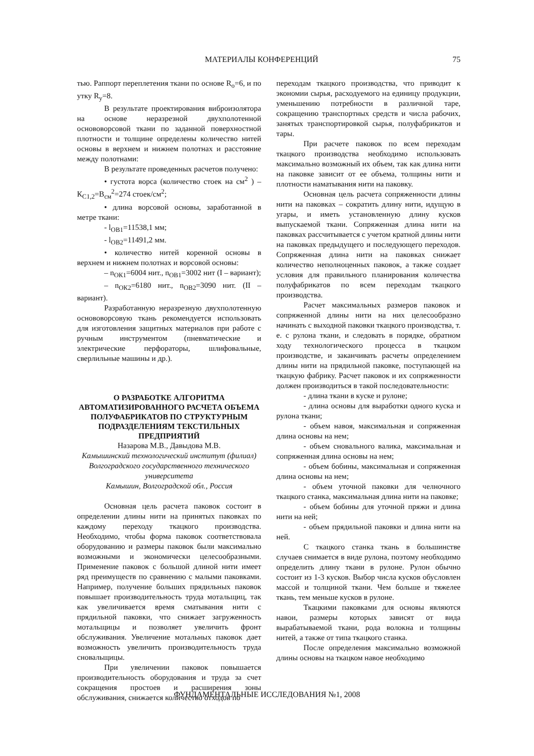МАТЕРИАЛЫ КОНФЕРЕНЦИЙ 75
тью. Раппорт переплетения ткани по основе R<sub>о</sub>=6, и по утку R<sub>у</sub>=8.
В результате проектирования виброизолятора на основе неразрезной двухполотенной основоворсовой ткани по заданной поверхностной плотности и толщине определены количество нитей основы в верхнем и нижнем полотнах и расстояние между полотнами:
В результате проведенных расчетов получено:
• густота ворса (количество стоек на см<sup>2</sup> ) – К<sub>С1,2</sub>=В<sub>см</sub><sup>2</sup>=274 стоек/см<sup>2</sup>;
• длина ворсовой основы, заработанной в метре ткани:
- l<sub>ОВ1</sub>=11538,1 мм;
- l<sub>ОВ2</sub>=11491,2 мм.
• количество нитей коренной основы в верхнем и нижнем полотнах и ворсовой основы:
– n<sub>ОК1</sub>=6004 нит., n<sub>ОВ1</sub>=3002 нит (I – вариант);
– n<sub>ОК2</sub>=6180 нит., n<sub>ОВ2</sub>=3090 нит. (II – вариант).
Разработанную неразрезную двухполотенную основоворсовую ткань рекомендуется использовать для изготовления защитных материалов при работе с ручным инструментом (пневматические и электрические перфораторы, шлифовальные, сверлильные машины и др.).
О РАЗРАБОТКЕ АЛГОРИТМА АВТОМАТИЗИРОВАННОГО РАСЧЕТА ОБЪЕМА ПОЛУФАБРИКАТОВ ПО СТРУКТУРНЫМ ПОДРАЗДЕЛЕНИЯМ ТЕКСТИЛЬНЫХ ПРЕДПРИЯТИЙ
Назарова М.В., Давыдова М.В.
Камышинский технологический институт (филиал) Волгоградского государственного технического университета
Камышин, Волгоградской обл., Россия
Основная цель расчета паковок состоит в определении длины нити на принятых паковках по каждому переходу ткацкого производства. Необходимо, чтобы форма паковок соответствовала оборудованию и размеры паковок были максимально возможными и экономически целесообразными. Применение паковок с большой длиной нити имеет ряд преимуществ по сравнению с малыми паковками. Например, получение больших прядильных паковок повышает производительность труда мотальщиц, так как увеличивается время сматывания нити с прядильной паковки, что снижает загруженность мотальщицы и позволяет увеличить фронт обслуживания. Увеличение мотальных паковок дает возможность увеличить производительность труда сновальщицы.
При увеличении паковок повышается производительность оборудования и труда за счет сокращения простоев и расширения зоны обслуживания, снижается количество отходов по
переходам ткацкого производства, что приводит к экономии сырья, расходуемого на единицу продукции, уменьшению потребности в различной таре, сокращению транспортных средств и числа рабочих, занятых транспортировкой сырья, полуфабрикатов и тары.
При расчете паковок по всем переходам ткацкого производства необходимо использовать максимально возможный их объем, так как длина нити на паковке зависит от ее объема, толщины нити и плотности наматывания нити на паковку.
Основная цель расчета сопряженности длины нити на паковках – сократить длину нити, идущую в угары, и иметь установленную длину кусков выпускаемой ткани. Сопряженная длина нити на паковках рассчитывается с учетом кратной длины нити на паковках предыдущего и последующего переходов. Сопряженная длина нити на паковках снижает количество неполноценных паковок, а также создает условия для правильного планирования количества полуфабрикатов по всем переходам ткацкого производства.
Расчет максимальных размеров паковок и сопряженной длины нити на них целесообразно начинать с выходной паковки ткацкого производства, т. е. с рулона ткани, и следовать в порядке, обратном ходу технологического процесса в ткацком производстве, и заканчивать расчеты определением длины нити на прядильной паковке, поступающей на ткацкую фабрику. Расчет паковок и их сопряженности должен производиться в такой последовательности:
- длина ткани в куске и рулоне;
- длина основы для выработки одного куска и рулона ткани;
- объем навоя, максимальная и сопряженная длина основы на нем;
- объем сновального валика, максимальная и сопряженная длина основы на нем;
- объем бобины, максимальная и сопряженная длина основы на нем;
- объем уточной паковки для челночного ткацкого станка, максимальная длина нити на паковке;
- объем бобины для уточной пряжи и длина нити на ней;
- объем прядильной паковки и длина нити на ней.
С ткацкого станка ткань в большинстве случаев снимается в виде рулона, поэтому необходимо определить длину ткани в рулоне. Рулон обычно состоит из 1-3 кусков. Выбор числа кусков обусловлен массой и толщиной ткани. Чем больше и тяжелее ткань, тем меньше кусков в рулоне.
Ткацкими паковками для основы являются навои, размеры которых зависят от вида вырабатываемой ткани, рода волокна и толщины нитей, а также от типа ткацкого станка.
После определения максимально возможной длины основы на ткацком навое необходимо
ФУНДАМЕНТАЛЬНЫЕ ИССЛЕДОВАНИЯ №1, 2008